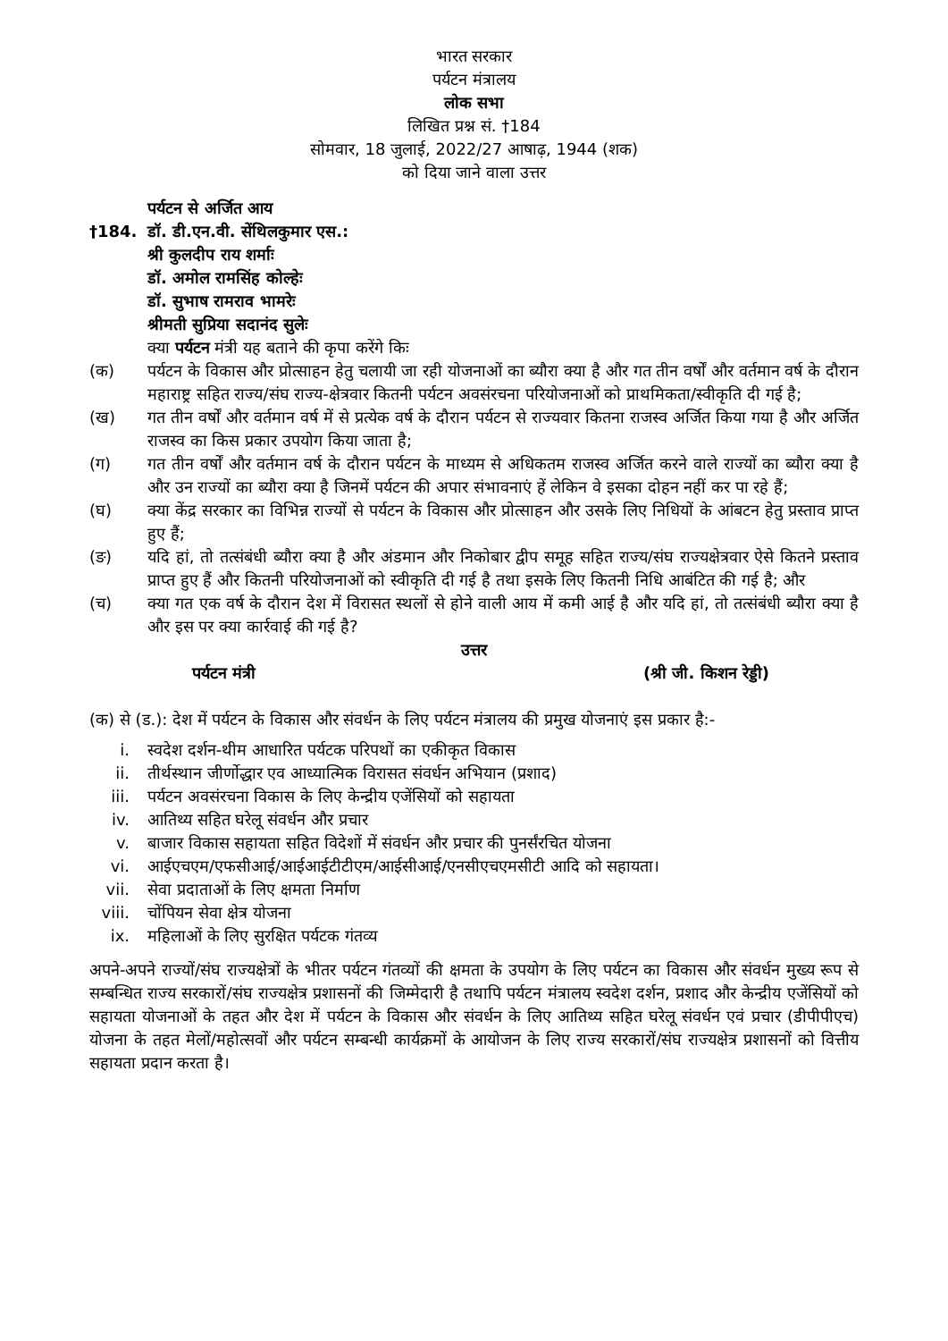भारत सरकार
पर्यटन मंत्रालय
लोक सभा
लिखित प्रश्न सं. †184
सोमवार, 18 जुलाई, 2022/27 आषाढ़, 1944 (शक)
को दिया जाने वाला उत्तर
पर्यटन से अर्जित आय
†184. डॉ. डी.एन.वी. सेंथिलकुमार एस.:
श्री कुलदीप राय शर्माः
डॉ. अमोल रामसिंह कोल्हेः
डॉ. सुभाष रामराव भामरेः
श्रीमती सुप्रिया सदानंद सुलेः
क्या पर्यटन मंत्री यह बताने की कृपा करेंगे किः
(क) पर्यटन के विकास और प्रोत्साहन हेतु चलायी जा रही योजनाओं का ब्यौरा क्या है और गत तीन वर्षों और वर्तमान वर्ष के दौरान महाराष्ट्र सहित राज्य/संघ राज्य-क्षेत्रवार कितनी पर्यटन अवसंरचना परियोजनाओं को प्राथमिकता/स्वीकृति दी गई है;
(ख) गत तीन वर्षों और वर्तमान वर्ष में से प्रत्येक वर्ष के दौरान पर्यटन से राज्यवार कितना राजस्व अर्जित किया गया है और अर्जित राजस्व का किस प्रकार उपयोग किया जाता है;
(ग) गत तीन वर्षों और वर्तमान वर्ष के दौरान पर्यटन के माध्यम से अधिकतम राजस्व अर्जित करने वाले राज्यों का ब्यौरा क्या है और उन राज्यों का ब्यौरा क्या है जिनमें पर्यटन की अपार संभावनाएं हें लेकिन वे इसका दोहन नहीं कर पा रहे हैं;
(घ) क्या केंद्र सरकार का विभिन्न राज्यों से पर्यटन के विकास और प्रोत्साहन और उसके लिए निधियों के आंबटन हेतु प्रस्ताव प्राप्त हुए हैं;
(ङ) यदि हां, तो तत्संबंधी ब्यौरा क्या है और अंडमान और निकोबार द्वीप समूह सहित राज्य/संघ राज्यक्षेत्रवार ऐसे कितने प्रस्ताव प्राप्त हुए हैं और कितनी परियोजनाओं को स्वीकृति दी गई है तथा इसके लिए कितनी निधि आबंटित की गई है; और
(च) क्या गत एक वर्ष के दौरान देश में विरासत स्थलों से होने वाली आय में कमी आई है और यदि हां, तो तत्संबंधी ब्यौरा क्या है और इस पर क्या कार्रवाई की गई है?
उत्तर
पर्यटन मंत्री (श्री जी. किशन रेड्डी)
(क) से (ड.): देश में पर्यटन के विकास और संवर्धन के लिए पर्यटन मंत्रालय की प्रमुख योजनाएं इस प्रकार है:-
i. स्वदेश दर्शन-थीम आधारित पर्यटक परिपथों का एकीकृत विकास
ii. तीर्थस्थान जीर्णोद्धार एव आध्यात्मिक विरासत संवर्धन अभियान (प्रशाद)
iii. पर्यटन अवसंरचना विकास के लिए केन्द्रीय एजेंसियों को सहायता
iv. आतिथ्य सहित घरेलू संवर्धन और प्रचार
v. बाजार विकास सहायता सहित विदेशों में संवर्धन और प्रचार की पुनर्संरचित योजना
vi. आईएचएम/एफसीआई/आईआईटीटीएम/आईसीआई/एनसीएचएमसीटी आदि को सहायता।
vii. सेवा प्रदाताओं के लिए क्षमता निर्माण
viii. चोंपियन सेवा क्षेत्र योजना
ix. महिलाओं के लिए सुरक्षित पर्यटक गंतव्य
अपने-अपने राज्यों/संघ राज्यक्षेत्रों के भीतर पर्यटन गंतव्यों की क्षमता के उपयोग के लिए पर्यटन का विकास और संवर्धन मुख्य रूप से सम्बन्धित राज्य सरकारों/संघ राज्यक्षेत्र प्रशासनों की जिम्मेदारी है तथापि पर्यटन मंत्रालय स्वदेश दर्शन, प्रशाद और केन्द्रीय एजेंसियों को सहायता योजनाओं के तहत और देश में पर्यटन के विकास और संवर्धन के लिए आतिथ्य सहित घरेलू संवर्धन एवं प्रचार (डीपीपीएच) योजना के तहत मेलों/महोत्सवों और पर्यटन सम्बन्धी कार्यक्रमों के आयोजन के लिए राज्य सरकारों/संघ राज्यक्षेत्र प्रशासनों को वित्तीय सहायता प्रदान करता है।